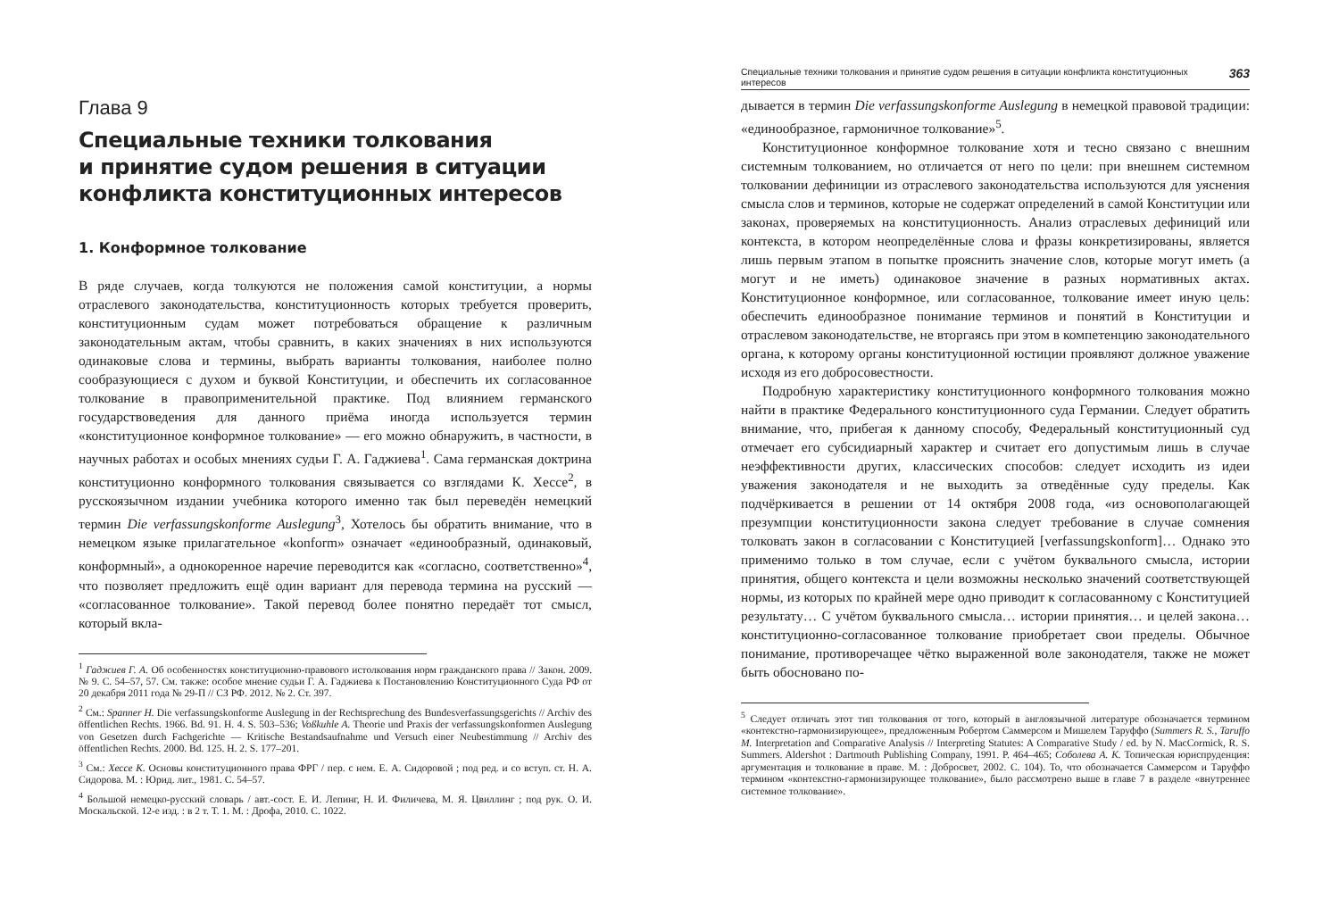Глава 9
Специальные техники толкования
и принятие судом решения в ситуации
конфликта конституционных интересов
1. Конформное толкование
В ряде случаев, когда толкуются не положения самой конституции, а нормы отраслевого законодательства, конституционность которых требуется проверить, конституционным судам может потребоваться обращение к различным законодательным актам, чтобы сравнить, в каких значениях в них используются одинаковые слова и термины, выбрать варианты толкования, наиболее полно сообразующиеся с духом и буквой Конституции, и обеспечить их согласованное толкование в правоприменительной практике. Под влиянием германского государствоведения для данного приёма иногда используется термин «конституционное конформное толкование» — его можно обнаружить, в частности, в научных работах и особых мнениях судьи Г. А. Гаджиева<sup>1</sup>. Сама германская доктрина конституционно конформного толкования связывается со взглядами К. Хессе<sup>2</sup>, в русскоязычном издании учебника которого именно так был переведён немецкий термин Die verfassungskonforme Auslegung<sup>3</sup>, Хотелось бы обратить внимание, что в немецком языке прилагательное «konform» означает «единообразный, одинаковый, конформный», а однокоренное наречие переводится как «согласно, соответственно»<sup>4</sup>, что позволяет предложить ещё один вариант для перевода термина на русский — «согласованное толкование». Такой перевод более понятно передаёт тот смысл, который вкла-
<sup>1</sup> Гаджиев Г. А. Об особенностях конституционно-правового истолкования норм гражданского права // Закон. 2009. № 9. С. 54–57, 57. См. также: особое мнение судьи Г. А. Гаджиева к Постановлению Конституционного Суда РФ от 20 декабря 2011 года № 29-П // СЗ РФ. 2012. № 2. Ст. 397.
<sup>2</sup> См.: Spanner H. Die verfassungskonforme Auslegung in der Rechtsprechung des Bundesverfassungsgerichts // Archiv des öffentlichen Rechts. 1966. Bd. 91. H. 4. S. 503–536; Voßkuhle A. Theorie und Praxis der verfassungskonformen Auslegung von Gesetzen durch Fachgerichte — Kritische Bestandsaufnahme und Versuch einer Neubestimmung // Archiv des öffentlichen Rechts. 2000. Bd. 125. H. 2. S. 177–201.
<sup>3</sup> См.: Хессе К. Основы конституционного права ФРГ / пер. с нем. Е. А. Сидоровой ; под ред. и со вступ. ст. Н. А. Сидорова. М. : Юрид. лит., 1981. С. 54–57.
<sup>4</sup> Большой немецко-русский словарь / авт.-сост. Е. И. Лепинг, Н. И. Филичева, М. Я. Цвиллинг ; под рук. О. И. Москальской. 12-е изд. : в 2 т. Т. 1. М. : Дрофа, 2010. С. 1022.
Специальные техники толкования и принятие судом решения в ситуации конфликта конституционных интересов 363
дывается в термин Die verfassungskonforme Auslegung в немецкой правовой традиции: «единообразное, гармоничное толкование»<sup>5</sup>.
Конституционное конформное толкование хотя и тесно связано с внешним системным толкованием, но отличается от него по цели: при внешнем системном толковании дефиниции из отраслевого законодательства используются для уяснения смысла слов и терминов, которые не содержат определений в самой Конституции или законах, проверяемых на конституционность. Анализ отраслевых дефиниций или контекста, в котором неопределённые слова и фразы конкретизированы, является лишь первым этапом в попытке прояснить значение слов, которые могут иметь (а могут и не иметь) одинаковое значение в разных нормативных актах. Конституционное конформное, или согласованное, толкование имеет иную цель: обеспечить единообразное понимание терминов и понятий в Конституции и отраслевом законодательстве, не вторгаясь при этом в компетенцию законодательного органа, к которому органы конституционной юстиции проявляют должное уважение исходя из его добросовестности.
Подробную характеристику конституционного конформного толкования можно найти в практике Федерального конституционного суда Германии. Следует обратить внимание, что, прибегая к данному способу, Федеральный конституционный суд отмечает его субсидиарный характер и считает его допустимым лишь в случае неэффективности других, классических способов: следует исходить из идеи уважения законодателя и не выходить за отведённые суду пределы. Как подчёркивается в решении от 14 октября 2008 года, «из основополагающей презумпции конституционности закона следует требование в случае сомнения толковать закон в согласовании с Конституцией [verfassungskonform]… Однако это применимо только в том случае, если с учётом буквального смысла, истории принятия, общего контекста и цели возможны несколько значений соответствующей нормы, из которых по крайней мере одно приводит к согласованному с Конституцией результату… С учётом буквального смысла… истории принятия… и целей закона… конституционно-согласованное толкование приобретает свои пределы. Обычное понимание, противоречащее чётко выраженной воле законодателя, также не может быть обосновано по-
<sup>5</sup> Следует отличать этот тип толкования от того, который в англоязычной литературе обозначается термином «контекстно-гармонизирующее», предложенным Робертом Саммерсом и Мишелем Таруффо (Summers R. S., Taruffo M. Interpretation and Comparative Analysis // Interpreting Statutes: A Comparative Study / ed. by N. MacCormick, R. S. Summers. Aldershot : Dartmouth Publishing Company, 1991. P. 464–465; Соболева А. К. Топическая юриспруденция: аргументация и толкование в праве. М. : Добросвет, 2002. С. 104). То, что обозначается Саммерсом и Таруффо термином «контекстно-гармонизирующее толкование», было рассмотрено выше в главе 7 в разделе «внутреннее системное толкование».